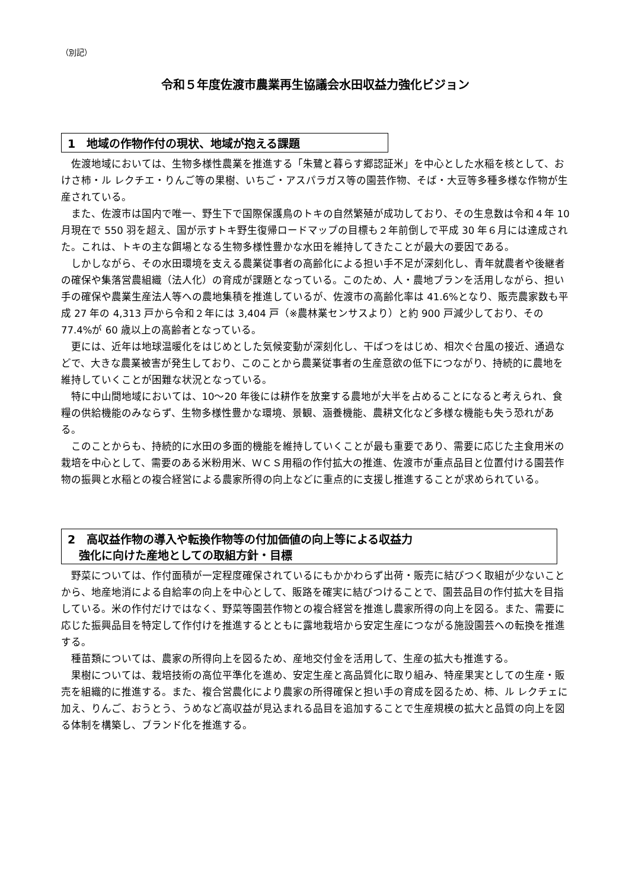（別記）
令和５年度佐渡市農業再生協議会水田収益力強化ビジョン
1　地域の作物作付の現状、地域が抱える課題
佐渡地域においては、生物多様性農業を推進する「朱鷺と暮らす郷認証米」を中心とした水稲を核として、おけさ柿・ル レクチエ・りんご等の果樹、いちご・アスパラガス等の園芸作物、そば・大豆等多種多様な作物が生産されている。
また、佐渡市は国内で唯一、野生下で国際保護鳥のトキの自然繁殖が成功しており、その生息数は令和４年 10 月現在で 550 羽を超え、国が示すトキ野生復帰ロードマップの目標も２年前倒しで平成 30 年６月には達成された。これは、トキの主な餌場となる生物多様性豊かな水田を維持してきたことが最大の要因である。
しかしながら、その水田環境を支える農業従事者の高齢化による担い手不足が深刻化し、青年就農者や後継者の確保や集落営農組織（法人化）の育成が課題となっている。このため、人・農地プランを活用しながら、担い手の確保や農業生産法人等への農地集積を推進しているが、佐渡市の高齢化率は 41.6%となり、販売農家数も平成 27 年の 4,313 戸から令和２年には 3,404 戸（※農林業センサスより）と約 900 戸減少しており、その 77.4%が 60 歳以上の高齢者となっている。
更には、近年は地球温暖化をはじめとした気候変動が深刻化し、干ばつをはじめ、相次ぐ台風の接近、通過などで、大きな農業被害が発生しており、このことから農業従事者の生産意欲の低下につながり、持続的に農地を維持していくことが困難な状況となっている。
特に中山間地域においては、10～20 年後には耕作を放棄する農地が大半を占めることになると考えられ、食糧の供給機能のみならず、生物多様性豊かな環境、景観、涵養機能、農耕文化など多様な機能も失う恐れがある。
このことからも、持続的に水田の多面的機能を維持していくことが最も重要であり、需要に応じた主食用米の栽培を中心として、需要のある米粉用米、ＷＣＳ用稲の作付拡大の推進、佐渡市が重点品目と位置付ける園芸作物の振興と水稲との複合経営による農家所得の向上などに重点的に支援し推進することが求められている。
2　高収益作物の導入や転換作物等の付加価値の向上等による収益力
　強化に向けた産地としての取組方針・目標
野菜については、作付面積が一定程度確保されているにもかかわらず出荷・販売に結びつく取組が少ないことから、地産地消による自給率の向上を中心として、販路を確実に結びつけることで、園芸品目の作付拡大を目指している。米の作付だけではなく、野菜等園芸作物との複合経営を推進し農家所得の向上を図る。また、需要に応じた振興品目を特定して作付けを推進するとともに露地栽培から安定生産につながる施設園芸への転換を推進する。
種苗類については、農家の所得向上を図るため、産地交付金を活用して、生産の拡大も推進する。
果樹については、栽培技術の高位平準化を進め、安定生産と高品質化に取り組み、特産果実としての生産・販売を組織的に推進する。また、複合営農化により農家の所得確保と担い手の育成を図るため、柿、ル レクチェに加え、りんご、おうとう、うめなど高収益が見込まれる品目を追加することで生産規模の拡大と品質の向上を図る体制を構築し、ブランド化を推進する。